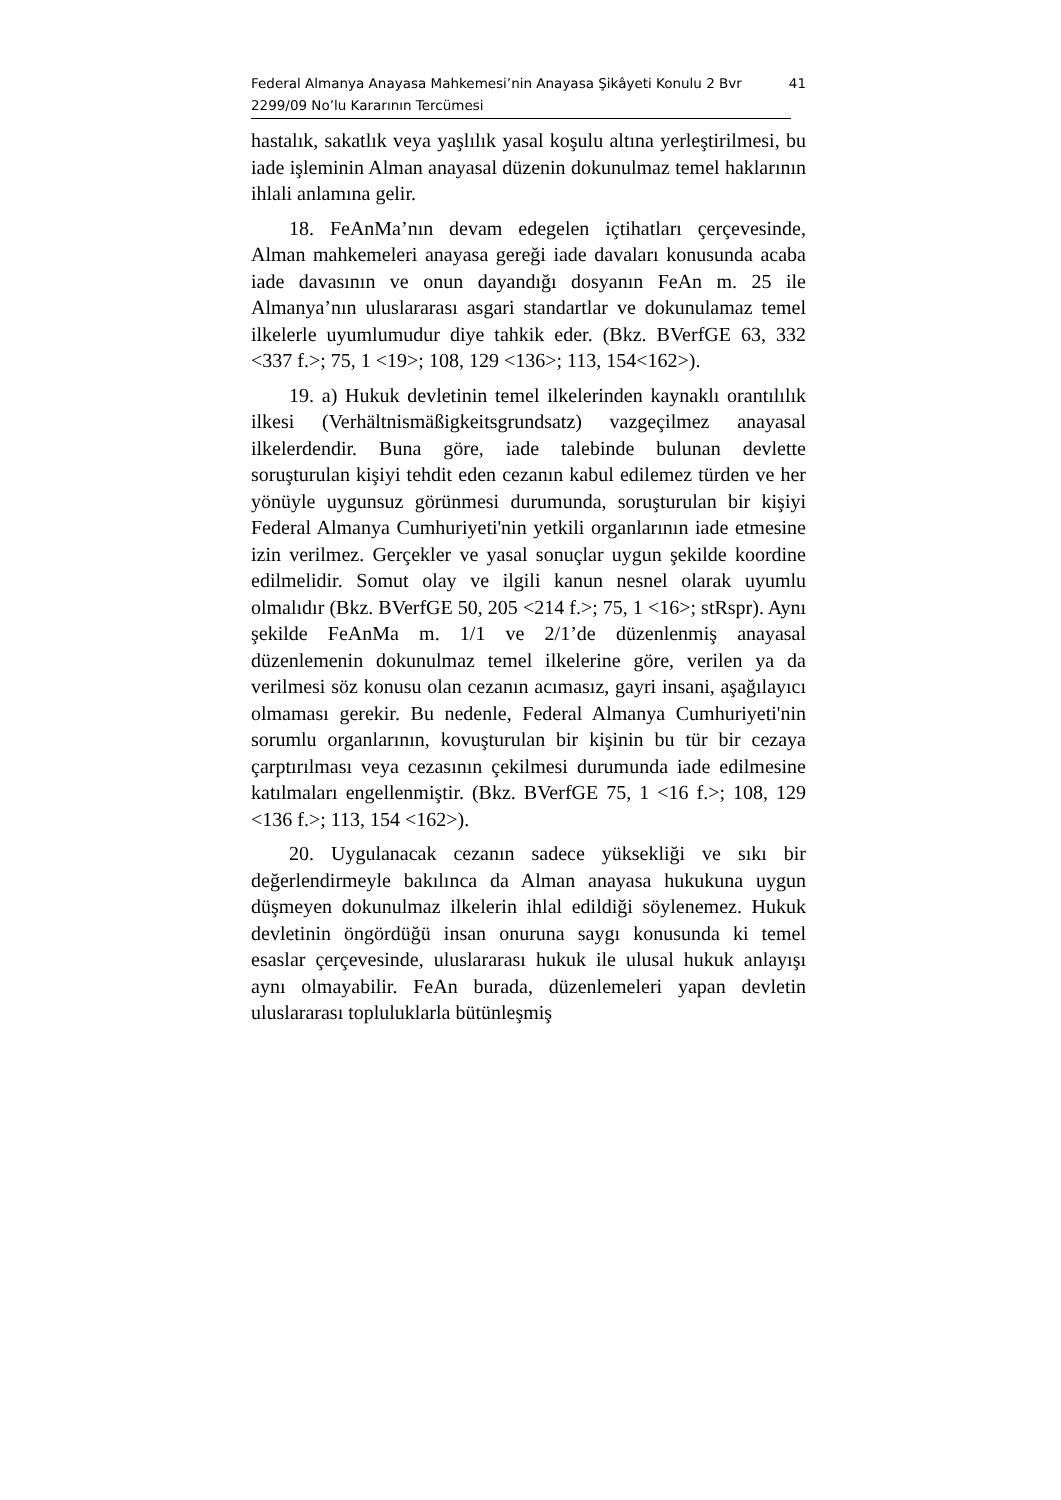Federal Almanya Anayasa Mahkemesi’nin Anayasa Şikâyeti Konulu 2 Bvr
2299/09 No’lu Kararının Tercümesi
41
hastalık, sakatlık veya yaşlılık yasal koşulu altına yerleştirilmesi, bu iade işleminin Alman anayasal düzenin dokunulmaz temel haklarının ihlali anlamına gelir.
18. FeAnMa’nın devam edegelen içtihatları çerçevesinde, Alman mahkemeleri anayasa gereği iade davaları konusunda acaba iade davasının ve onun dayandığı dosyanın FeAn m. 25 ile Almanya’nın uluslararası asgari standartlar ve dokunulamaz temel ilkelerle uyumlumudur diye tahkik eder. (Bkz. BVerfGE 63, 332 <337 f.>; 75, 1 <19>; 108, 129 <136>; 113, 154<162>).
19. a) Hukuk devletinin temel ilkelerinden kaynaklı orantılılık ilkesi (Verhältnismäßigkeitsgrundsatz) vazgeçilmez anayasal ilkelerdendir. Buna göre, iade talebinde bulunan devlette soruşturulan kişiyi tehdit eden cezanın kabul edilemez türden ve her yönüyle uygunsuz görünmesi durumunda, soruşturulan bir kişiyi Federal Almanya Cumhuriyeti'nin yetkili organlarının iade etmesine izin verilmez. Gerçekler ve yasal sonuçlar uygun şekilde koordine edilmelidir. Somut olay ve ilgili kanun nesnel olarak uyumlu olmalıdır (Bkz. BVerfGE 50, 205 <214 f.>; 75, 1 <16>; stRspr). Aynı şekilde FeAnMa m. 1/1 ve 2/1’de düzenlenmiş anayasal düzenlemenin dokunulmaz temel ilkelerine göre, verilen ya da verilmesi söz konusu olan cezanın acımasız, gayri insani, aşağılayıcı olmaması gerekir. Bu nedenle, Federal Almanya Cumhuriyeti'nin sorumlu organlarının, kovuşturulan bir kişinin bu tür bir cezaya çarptırılması veya cezasının çekilmesi durumunda iade edilmesine katılmaları engellenmiştir. (Bkz. BVerfGE 75, 1 <16 f.>; 108, 129 <136 f.>; 113, 154 <162>).
20. Uygulanacak cezanın sadece yüksekliği ve sıkı bir değerlendirmeyle bakılınca da Alman anayasa hukukuna uygun düşmeyen dokunulmaz ilkelerin ihlal edildiği söylenemez. Hukuk devletinin öngördüğü insan onuruna saygı konusunda ki temel esaslar çerçevesinde, uluslararası hukuk ile ulusal hukuk anlayışı aynı olmayabilir. FeAn burada, düzenlemeleri yapan devletin uluslararası topluluklarla bütünleşmiş